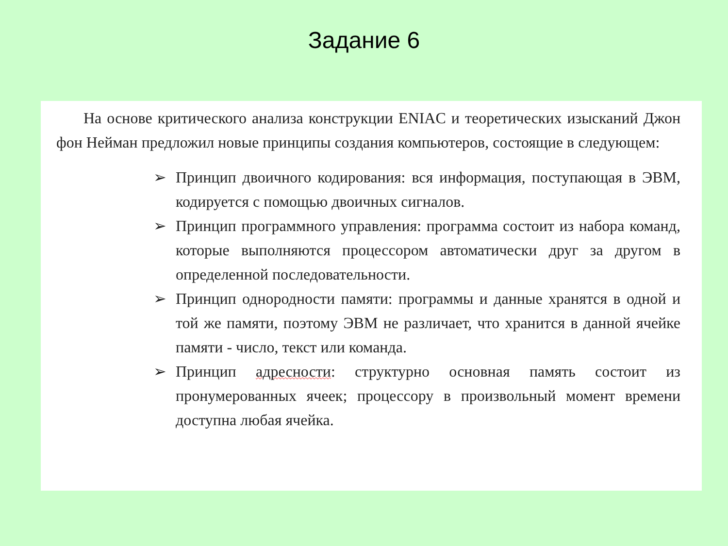Задание 6
На основе критического анализа конструкции ENIAC и теоретических изысканий Джон фон Нейман предложил новые принципы создания компьютеров, состоящие в следующем:
➢ Принцип двоичного кодирования: вся информация, поступающая в ЭВМ, кодируется с помощью двоичных сигналов.
➢ Принцип программного управления: программа состоит из набора команд, которые выполняются процессором автоматически друг за другом в определенной последовательности.
➢ Принцип однородности памяти: программы и данные хранятся в одной и той же памяти, поэтому ЭВМ не различает, что хранится в данной ячейке памяти - число, текст или команда.
➢ Принцип адресности: структурно основная память состоит из пронумерованных ячеек; процессору в произвольный момент времени доступна любая ячейка.